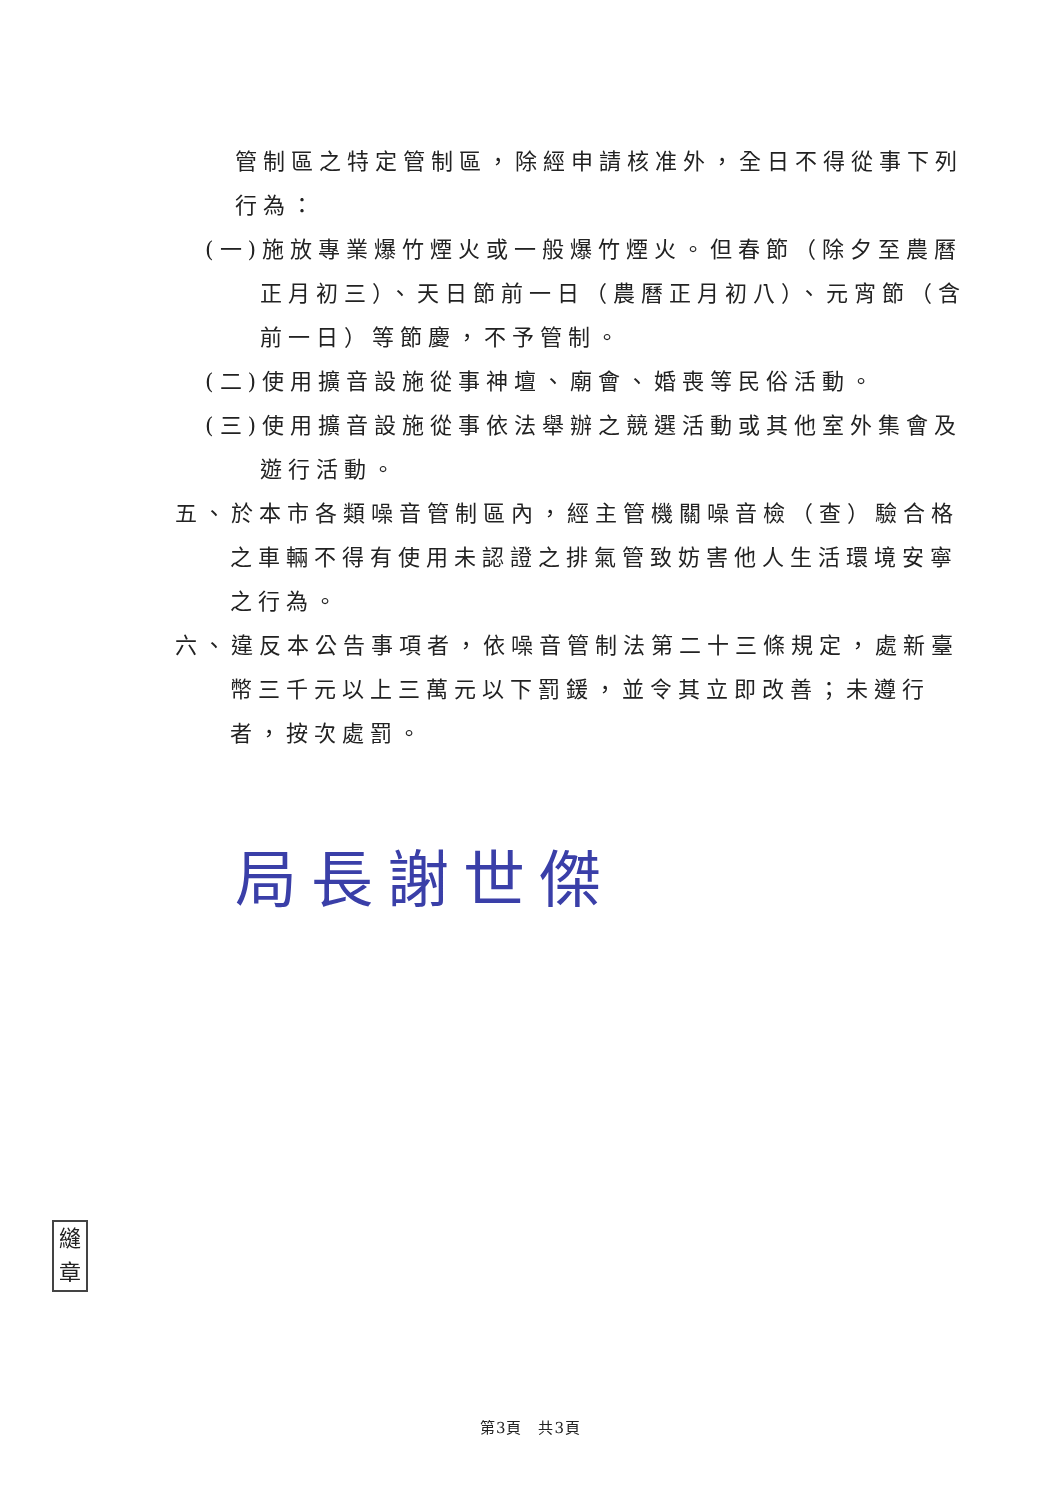管制區之特定管制區，除經申請核准外，全日不得從事下列行為：
(一)施放專業爆竹煙火或一般爆竹煙火。但春節（除夕至農曆正月初三）、天日節前一日（農曆正月初八）、元宵節（含前一日）等節慶，不予管制。
(二)使用擴音設施從事神壇、廟會、婚喪等民俗活動。
(三)使用擴音設施從事依法舉辦之競選活動或其他室外集會及遊行活動。
五、於本市各類噪音管制區內，經主管機關噪音檢（查）驗合格之車輛不得有使用未認證之排氣管致妨害他人生活環境安寧之行為。
六、違反本公告事項者，依噪音管制法第二十三條規定，處新臺幣三千元以上三萬元以下罰鍰，並令其立即改善；未遵行者，按次處罰。
局長謝世傑
縫章
第3頁　共3頁